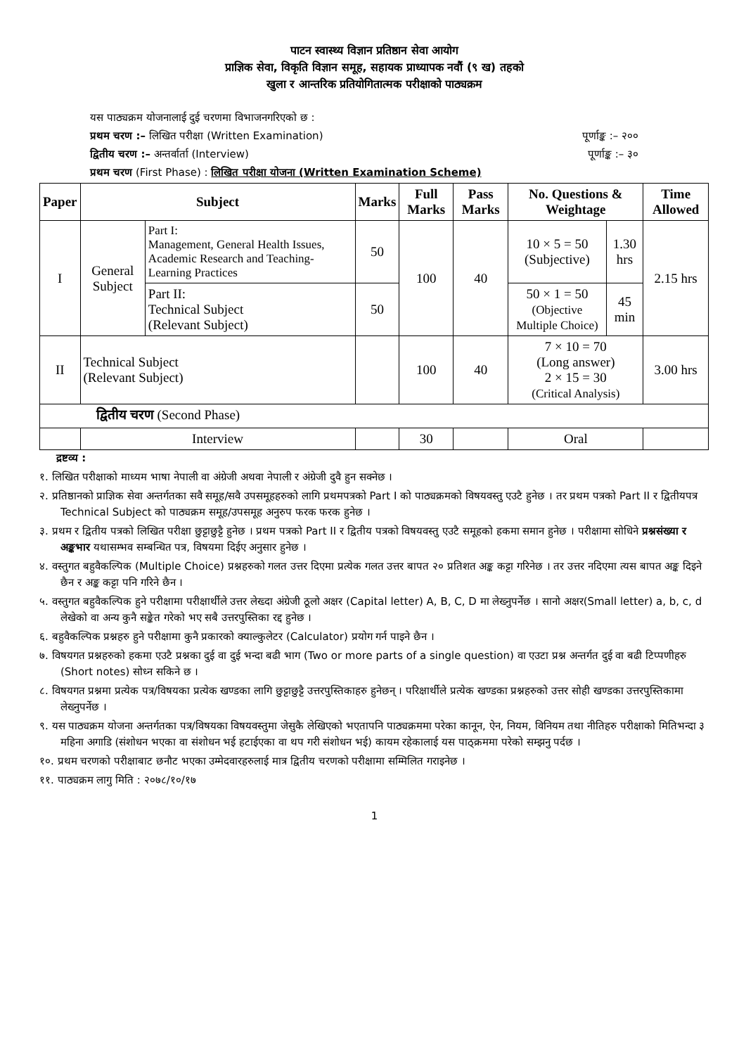पाटन स्वास्थ्य विज्ञान प्रतिष्ठान सेवा आयोग
प्राज्ञिक सेवा, विकृति विज्ञान समूह, सहायक प्राध्यापक नवौं (९ ख) तहको
खुला र आन्तरिक प्रतियोगितात्मक परीक्षाको पाठ्यक्रम
यस पाठ्यक्रम योजनालाई दुई चरणमा विभाजनगरिएको छ :
प्रथम चरण :– लिखित परीक्षा (Written Examination) पूर्णाङ्क :– २००
द्वितीय चरण :– अन्तर्वार्ता (Interview) पूर्णाङ्क :– ३०
प्रथम चरण (First Phase) : लिखित परीक्षा योजना (Written Examination Scheme)
| Paper | Subject | | Marks | Full Marks | Pass Marks | No. Questions & Weightage | | Time Allowed |
| --- | --- | --- | --- | --- | --- | --- | --- | --- |
| I | General Subject | Part I: Management, General Health Issues, Academic Research and Teaching-Learning Practices | 50 | 100 | 40 | 10 × 5 = 50 (Subjective) | 1.30 hrs | 2.15 hrs |
| | | Part II: Technical Subject (Relevant Subject) | 50 | | | 50 × 1 = 50 (Objective Multiple Choice) | 45 min | |
| II | Technical Subject (Relevant Subject) | | | 100 | 40 | 7 × 10 = 70 (Long answer) 2 × 15 = 30 (Critical Analysis) | | 3.00 hrs |
| द्वितीय चरण (Second Phase) | | | | | | | | |
| | Interview | | | 30 | | Oral | | |
द्रष्टव्य :
१. लिखित परीक्षाको माध्यम भाषा नेपाली वा अंग्रेजी अथवा नेपाली र अंग्रेजी दुवै हुन सक्नेछ ।
२. प्रतिष्ठानको प्राज्ञिक सेवा अन्तर्गतका सवै समूह/सवै उपसमूहहरुको लागि प्रथमपत्रको Part I को पाठ्यक्रमको विषयवस्तु एउटै हुनेछ । तर प्रथम पत्रको Part II र द्वितीयपत्र Technical Subject को पाठ्यक्रम समूह/उपसमूह अनुरुप फरक फरक हुनेछ ।
३. प्रथम र द्वितीय पत्रको लिखित परीक्षा छुट्टाछुट्टै हुनेछ । प्रथम पत्रको Part II र द्वितीय पत्रको विषयवस्तु एउटै समूहको हकमा समान हुनेछ । परीक्षामा सोधिने प्रश्नसंख्या र अङ्कभार यथासम्भव सम्बन्धित पत्र, विषयमा दिईए अनुसार हुनेछ ।
४. वस्तुगत बहुवैकल्पिक (Multiple Choice) प्रश्नहरुको गलत उत्तर दिएमा प्रत्येक गलत उत्तर बापत २० प्रतिशत अङ्क कट्टा गरिनेछ । तर उत्तर नदिएमा त्यस बापत अङ्क दिइने छैन र अङ्क कट्टा पनि गरिने छैन ।
५. वस्तुगत बहुवैकल्पिक हुने परीक्षामा परीक्षार्थीले उत्तर लेख्दा अंग्रेजी ठूलो अक्षर (Capital letter) A, B, C, D मा लेख्नुपर्नेछ । सानो अक्षर(Small letter) a, b, c, d लेखेको वा अन्य कुनै सङ्केत गरेको भए सबै उत्तरपुस्तिका रद्द हुनेछ ।
६. बहुवैकल्पिक प्रश्नहरु हुने परीक्षामा कुनै प्रकारको क्याल्कुलेटर (Calculator) प्रयोग गर्न पाइने छैन ।
७. विषयगत प्रश्नहरुको हकमा एउटै प्रश्नका दुई वा दुई भन्दा बढी भाग (Two or more parts of a single question) वा एउटा प्रश्न अन्तर्गत दुई वा बढी टिप्पणीहरु (Short notes) सोध्न सकिने छ ।
८. विषयगत प्रश्नमा प्रत्येक पत्र/विषयका प्रत्येक खण्डका लागि छुट्टाछुट्टै उत्तरपुस्तिकाहरु हुनेछन् । परिक्षार्थीले प्रत्येक खण्डका प्रश्नहरुको उत्तर सोही खण्डका उत्तरपुस्तिकामा लेख्नुपर्नेछ ।
९. यस पाठ्यक्रम योजना अन्तर्गतका पत्र/विषयका विषयवस्तुमा जेसुकै लेखिएको भएतापनि पाठ्यक्रममा परेका कानून, ऐन, नियम, विनियम तथा नीतिहरु परीक्षाको मितिभन्दा ३ महिना अगाडि (संशोधन भएका वा संशोधन भई हटाईएका वा थप गरी संशोधन भई) कायम रहेकालाई यस पाठ्क्रममा परेको सम्झनु पर्दछ ।
१०. प्रथम चरणको परीक्षाबाट छनौट भएका उम्मेदवारहरुलाई मात्र द्वितीय चरणको परीक्षामा सम्मिलित गराइनेछ ।
११. पाठ्यक्रम लागु मिति : २०७८/१०/१७
1